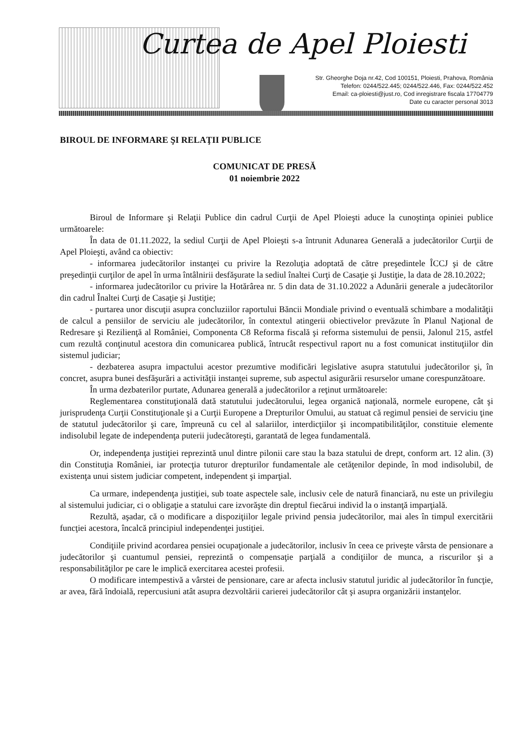Curtea de Apel Ploiesti
Str. Gheorghe Doja nr.42, Cod 100151, Ploiesti, Prahova, România
Telefon: 0244/522.445; 0244/522.446, Fax: 0244/522.452
Email: ca-ploiesti@just.ro, Cod inregistrare fiscala 17704779
Date cu caracter personal 3013
BIROUL DE INFORMARE ŞI RELAŢII PUBLICE
COMUNICAT DE PRESĂ
01 noiembrie 2022
Biroul de Informare şi Relaţii Publice din cadrul Curţii de Apel Ploieşti aduce la cunoştinţa opiniei publice următoarele:
În data de 01.11.2022, la sediul Curţii de Apel Ploieşti s-a întrunit Adunarea Generală a judecătorilor Curţii de Apel Ploieşti, având ca obiectiv:
- informarea judecătorilor instanţei cu privire la Rezoluţia adoptată de către preşedintele ÎCCJ şi de către preşedinţii curţilor de apel în urma întâlnirii desfăşurate la sediul înaltei Curţi de Casaţie şi Justiţie, la data de 28.10.2022;
- informarea judecătorilor cu privire la Hotărârea nr. 5 din data de 31.10.2022 a Adunării generale a judecătorilor din cadrul Înaltei Curţi de Casaţie şi Justiţie;
- purtarea unor discuţii asupra concluziilor raportului Băncii Mondiale privind o eventuală schimbare a modalităţii de calcul a pensiilor de serviciu ale judecătorilor, în contextul atingerii obiectivelor prevăzute în Planul Naţional de Redresare şi Rezilienţă al României, Componenta C8 Reforma fiscală şi reforma sistemului de pensii, Jalonul 215, astfel cum rezultă conţinutul acestora din comunicarea publică, întrucât respectivul raport nu a fost comunicat instituţiilor din sistemul judiciar;
- dezbaterea asupra impactului acestor prezumtive modificări legislative asupra statutului judecătorilor şi, în concret, asupra bunei desfăşurări a activităţii instanţei supreme, sub aspectul asigurării resurselor umane corespunzătoare.
În urma dezbaterilor purtate, Adunarea generală a judecătorilor a reţinut următoarele:
Reglementarea constituţională dată statutului judecătorului, legea organică naţională, normele europene, cât şi jurisprudenţa Curţii Constituţionale şi a Curţii Europene a Drepturilor Omului, au statuat că regimul pensiei de serviciu ţine de statutul judecătorilor şi care, împreună cu cel al salariilor, interdicţiilor şi incompatibilităţilor, constituie elemente indisolubil legate de independenţa puterii judecătoreşti, garantată de legea fundamentală.
Or, independenţa justiţiei reprezintă unul dintre pilonii care stau la baza statului de drept, conform art. 12 alin. (3) din Constituţia României, iar protecţia tuturor drepturilor fundamentale ale cetăţenilor depinde, în mod indisolubil, de existenţa unui sistem judiciar competent, independent şi imparţial.
Ca urmare, independenţa justiţiei, sub toate aspectele sale, inclusiv cele de natură financiară, nu este un privilegiu al sistemului judiciar, ci o obligaţie a statului care izvorăşte din dreptul fiecărui individ la o instanţă imparţială.
Rezultă, aşadar, că o modificare a dispoziţiilor legale privind pensia judecătorilor, mai ales în timpul exercitării funcţiei acestora, încalcă principiul independenţei justiţiei.
Condiţiile privind acordarea pensiei ocupaţionale a judecătorilor, inclusiv în ceea ce priveşte vârsta de pensionare a judecătorilor şi cuantumul pensiei, reprezintă o compensaţie parţială a condiţiilor de munca, a riscurilor şi a responsabilităţilor pe care le implică exercitarea acestei profesii.
O modificare intempestivă a vârstei de pensionare, care ar afecta inclusiv statutul juridic al judecătorilor în funcţie, ar avea, fără îndoială, repercusiuni atât asupra dezvoltării carierei judecătorilor cât şi asupra organizării instanţelor.